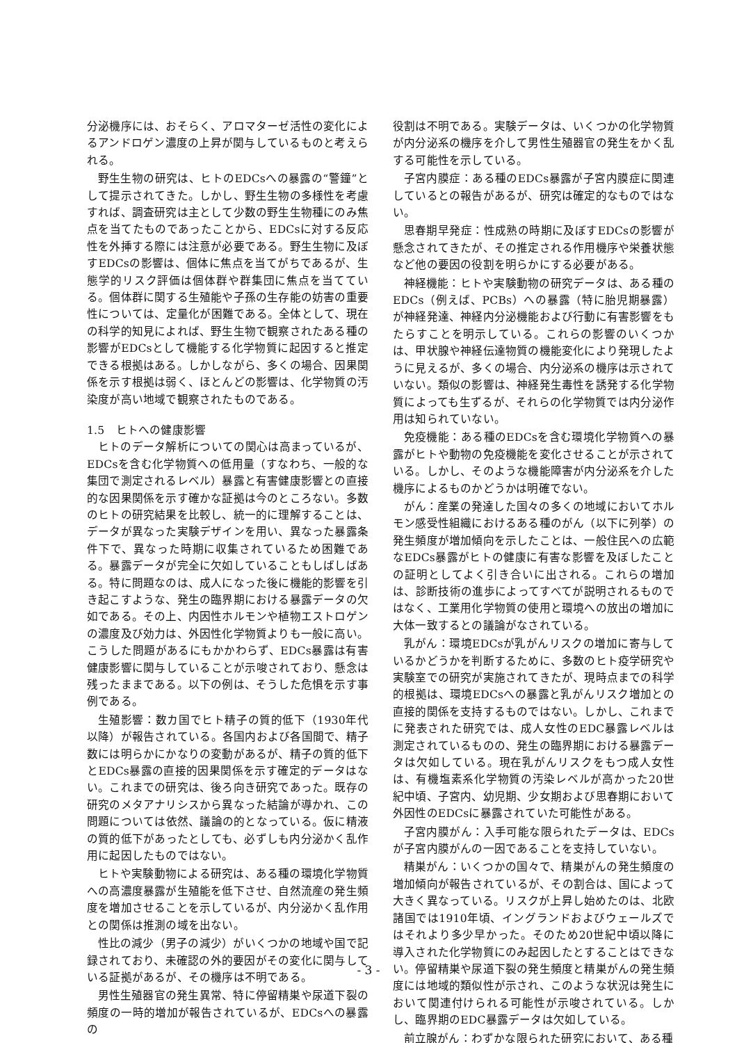分泌機序には、おそらく、アロマターゼ活性の変化によるアンドロゲン濃度の上昇が関与しているものと考えられる。
野生生物の研究は、ヒトのEDCsへの暴露の“警鐘”として提示されてきた。しかし、野生生物の多様性を考慮すれば、調査研究は主として少数の野生生物種にのみ焦点を当てたものであったことから、EDCsに対する反応性を外挿する際には注意が必要である。野生生物に及ぼすEDCsの影響は、個体に焦点を当てがちであるが、生態学的リスク評価は個体群や群集団に焦点を当てている。個体群に関する生殖能や子孫の生存能の妨害の重要性については、定量化が困難である。全体として、現在の科学的知見によれば、野生生物で観察されたある種の影響がEDCsとして機能する化学物質に起因すると推定できる根拠はある。しかしながら、多くの場合、因果関係を示す根拠は弱く、ほとんどの影響は、化学物質の汚染度が高い地域で観察されたものである。
1.5　ヒトへの健康影響
ヒトのデータ解析についての関心は高まっているが、EDCsを含む化学物質への低用量（すなわち、一般的な集団で測定されるレベル）暴露と有害健康影響との直接的な因果関係を示す確かな証拠は今のところない。多数のヒトの研究結果を比較し、統一的に理解することは、データが異なった実験デザインを用い、異なった暴露条件下で、異なった時期に収集されているため困難である。暴露データが完全に欠如していることもしばしばある。特に問題なのは、成人になった後に機能的影響を引き起こすような、発生の臨界期における暴露データの欠如である。その上、内因性ホルモンや植物エストロゲンの濃度及び効力は、外因性化学物質よりも一般に高い。こうした問題があるにもかかわらず、EDCs暴露は有害健康影響に関与していることが示唆されており、懸念は残ったままである。以下の例は、そうした危惧を示す事例である。
生殖影響：数カ国でヒト精子の質的低下（1930年代以降）が報告されている。各国内および各国間で、精子数には明らかにかなりの変動があるが、精子の質的低下とEDCs暴露の直接的因果関係を示す確定的データはない。これまでの研究は、後ろ向き研究であった。既存の研究のメタアナリシスから異なった結論が導かれ、この問題については依然、議論の的となっている。仮に精液の質的低下があったとしても、必ずしも内分泌かく乱作用に起因したものではない。
ヒトや実験動物による研究は、ある種の環境化学物質への高濃度暴露が生殖能を低下させ、自然流産の発生頻度を増加させることを示しているが、内分泌かく乱作用との関係は推測の域を出ない。
性比の減少（男子の減少）がいくつかの地域や国で記録されており、未確認の外的要因がその変化に関与している証拠があるが、その機序は不明である。
男性生殖器官の発生異常、特に停留精巣や尿道下裂の頻度の一時的増加が報告されているが、EDCsへの暴露の
役割は不明である。実験データは、いくつかの化学物質が内分泌系の機序を介して男性生殖器官の発生をかく乱する可能性を示している。
子宮内膜症：ある種のEDCs暴露が子宮内膜症に関連しているとの報告があるが、研究は確定的なものではない。
思春期早発症：性成熟の時期に及ぼすEDCsの影響が懸念されてきたが、その推定される作用機序や栄養状態など他の要因の役割を明らかにする必要がある。
神経機能：ヒトや実験動物の研究データは、ある種のEDCs（例えば、PCBs）への暴露（特に胎児期暴露）が神経発達、神経内分泌機能および行動に有害影響をもたらすことを明示している。これらの影響のいくつかは、甲状腺や神経伝達物質の機能変化により発現したように見えるが、多くの場合、内分泌系の機序は示されていない。類似の影響は、神経発生毒性を誘発する化学物質によっても生ずるが、それらの化学物質では内分泌作用は知られていない。
免疫機能：ある種のEDCsを含む環境化学物質への暴露がヒトや動物の免疫機能を変化させることが示されている。しかし、そのような機能障害が内分泌系を介した機序によるものかどうかは明確でない。
がん：産業の発達した国々の多くの地域においてホルモン感受性組織におけるある種のがん（以下に列挙）の発生頻度が増加傾向を示したことは、一般住民への広範なEDCs暴露がヒトの健康に有害な影響を及ぼしたことの証明としてよく引き合いに出される。これらの増加は、診断技術の進歩によってすべてが説明されるものではなく、工業用化学物質の使用と環境への放出の増加に大体一致するとの議論がなされている。
乳がん：環境EDCsが乳がんリスクの増加に寄与しているかどうかを判断するために、多数のヒト疫学研究や実験室での研究が実施されてきたが、現時点までの科学的根拠は、環境EDCsへの暴露と乳がんリスク増加との直接的関係を支持するものではない。しかし、これまでに発表された研究では、成人女性のEDC暴露レベルは測定されているものの、発生の臨界期における暴露データは欠如している。現在乳がんリスクをもつ成人女性は、有機塩素系化学物質の汚染レベルが高かった20世紀中頃、子宮内、幼児期、少女期および思春期において外因性のEDCsに暴露されていた可能性がある。
子宮内膜がん：入手可能な限られたデータは、EDCsが子宮内膜がんの一因であることを支持していない。
精巣がん：いくつかの国々で、精巣がんの発生頻度の増加傾向が報告されているが、その割合は、国によって大きく異なっている。リスクが上昇し始めたのは、北欧諸国では1910年頃、イングランドおよびウェールズではそれより多少早かった。そのため20世紀中頃以降に導入された化学物質にのみ起因したとすることはできない。停留精巣や尿道下裂の発生頻度と精巣がんの発生頻度には地域的類似性が示され、このような状況は発生において関連付けられる可能性が示唆されている。しかし、臨界期のEDC暴露データは欠如している。
前立腺がん：わずかな限られた研究において、ある種
- 3 -